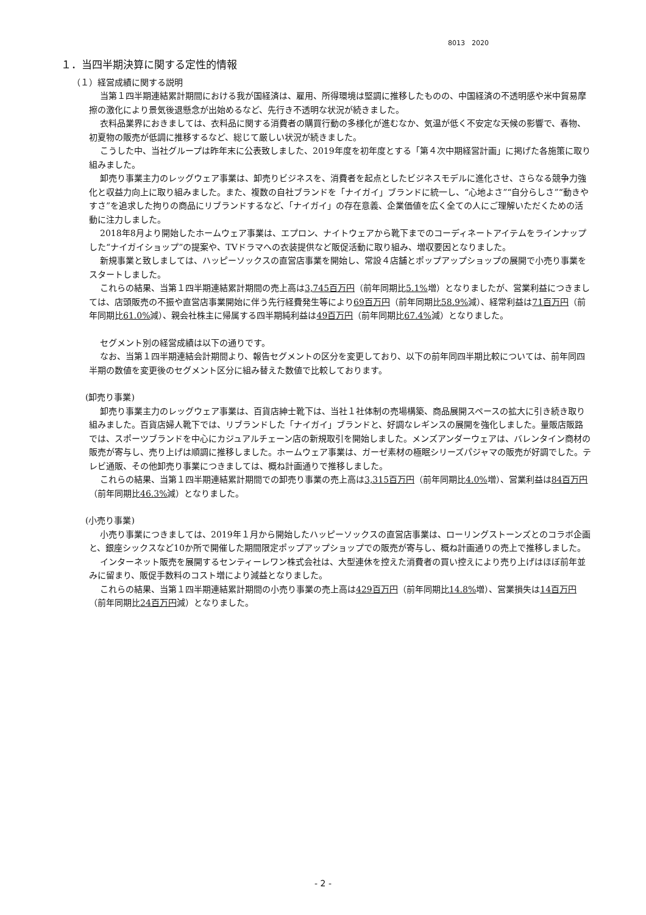8013　2020
１．当四半期決算に関する定性的情報
（１）経営成績に関する説明
当第１四半期連結累計期間における我が国経済は、雇用、所得環境は堅調に推移したものの、中国経済の不透明感や米中貿易摩擦の激化により景気後退懸念が出始めるなど、先行き不透明な状況が続きました。
衣料品業界におきましては、衣料品に関する消費者の購買行動の多様化が進むなか、気温が低く不安定な天候の影響で、春物、初夏物の販売が低調に推移するなど、総じて厳しい状況が続きました。
こうした中、当社グループは昨年末に公表致しました、2019年度を初年度とする「第４次中期経営計画」に掲げた各施策に取り組みました。
卸売り事業主力のレッグウェア事業は、卸売りビジネスを、消費者を起点としたビジネスモデルに進化させ、さらなる競争力強化と収益力向上に取り組みました。また、複数の自社ブランドを「ナイガイ」ブランドに統一し、“心地よさ”“自分らしさ”“動きやすさ”を追求した拘りの商品にリブランドするなど、「ナイガイ」の存在意義、企業価値を広く全ての人にご理解いただくための活動に注力しました。
2018年8月より開始したホームウェア事業は、エプロン、ナイトウェアから靴下までのコーディネートアイテムをラインナップした“ナイガイショップ”の提案や、TVドラマへの衣装提供など販促活動に取り組み、増収要因となりました。
新規事業と致しましては、ハッピーソックスの直営店事業を開始し、常設４店舗とポップアップショップの展開で小売り事業をスタートしました。
これらの結果、当第１四半期連結累計期間の売上高は3,745百万円（前年同期比5.1% 増）となりましたが、営業利益につきましては、店頭販売の不振や直営店事業開始に伴う先行経費発生等により69百万円（前年同期比58.9% 減）、経常利益は71百万円（前年同期比61.0% 減）、親会社株主に帰属する四半期純利益は49百万円（前年同期比67.4% 減）となりました。
セグメント別の経営成績は以下の通りです。
なお、当第１四半期連結会計期間より、報告セグメントの区分を変更しており、以下の前年同四半期比較については、前年同四半期の数値を変更後のセグメント区分に組み替えた数値で比較しております。
(卸売り事業)
卸売り事業主力のレッグウェア事業は、百貨店紳士靴下は、当社１社体制の売場構築、商品展開スペースの拡大に引き続き取り組みました。百貨店婦人靴下では、リブランドした「ナイガイ」ブランドと、好調なレギンスの展開を強化しました。量販店販路では、スポーツブランドを中心にカジュアルチェーン店の新規取引を開始しました。メンズアンダーウェアは、バレンタイン商材の販売が寄与し、売り上げは順調に推移しました。ホームウェア事業は、ガーゼ素材の極眠シリーズパジャマの販売が好調でした。テレビ通販、その他卸売り事業につきましては、概ね計画通りで推移しました。
これらの結果、当第１四半期連結累計期間での卸売り事業の売上高は3,315百万円（前年同期比4.0% 増）、営業利益は84百万円（前年同期比46.3% 減）となりました。
(小売り事業)
小売り事業につきましては、2019年１月から開始したハッピーソックスの直営店事業は、ローリングストーンズとのコラボ企画と、銀座シックスなど10か所で開催した期間限定ポップアップショップでの販売が寄与し、概ね計画通りの売上で推移しました。
インターネット販売を展開するセンティーレワン株式会社は、大型連休を控えた消費者の買い控えにより売り上げはほぼ前年並みに留まり、販促手数料のコスト増により減益となりました。
これらの結果、当第１四半期連結累計期間の小売り事業の売上高は429百万円（前年同期比14.8% 増）、営業損失は14百万円（前年同期比24百万円減）となりました。
- 2 -